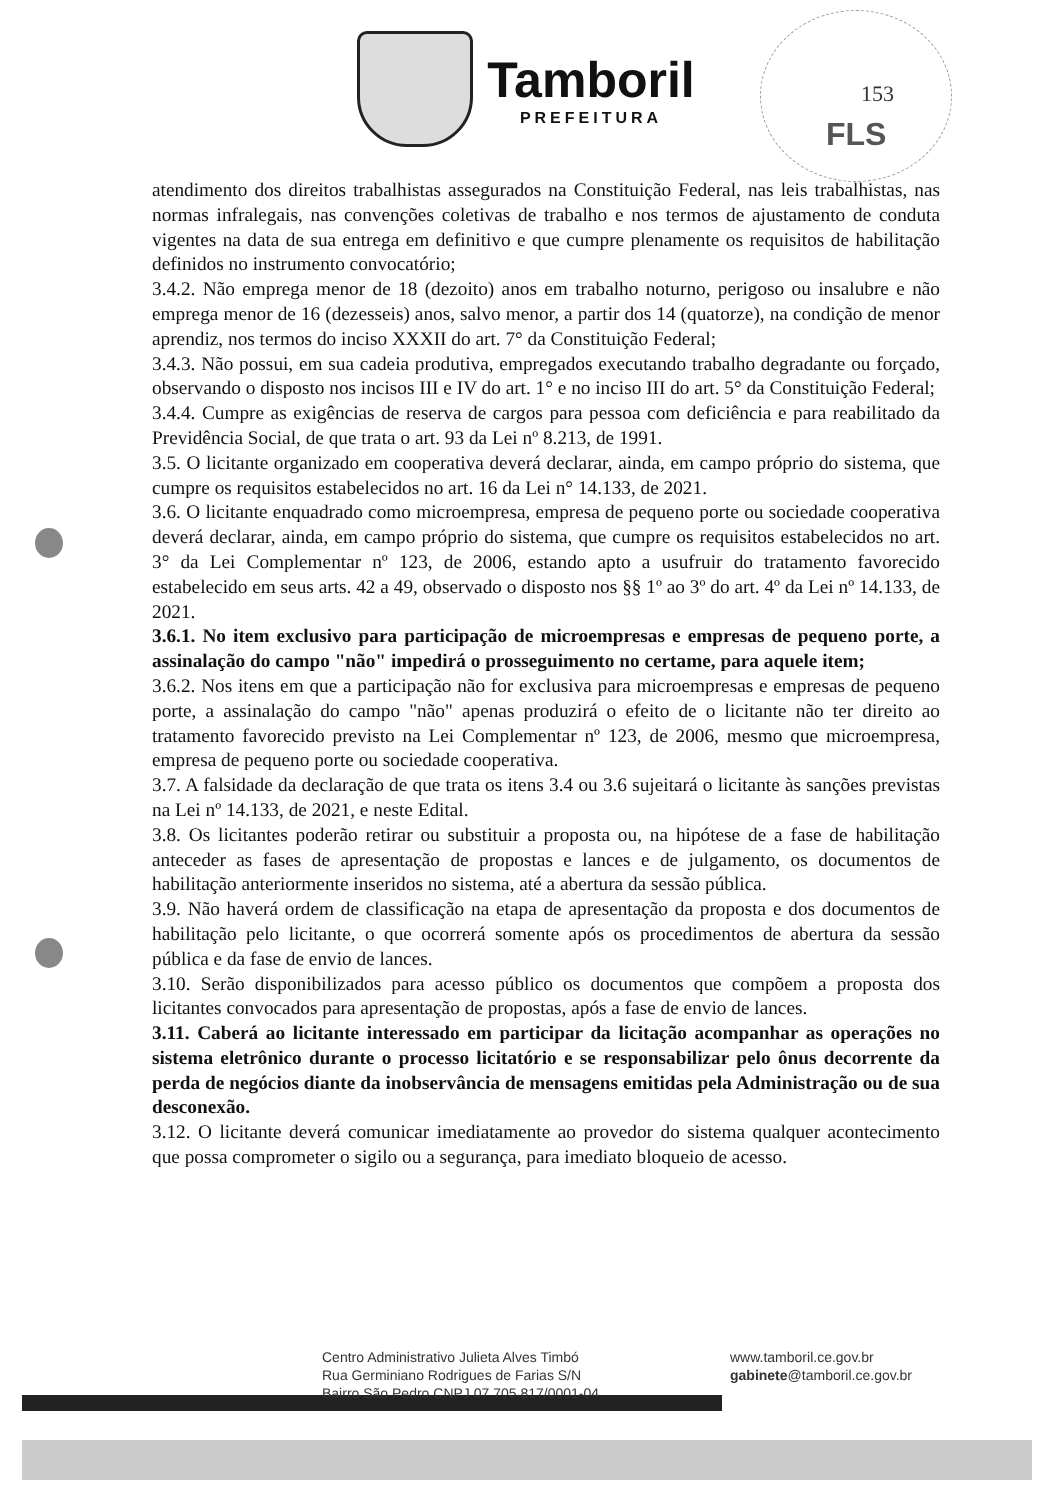Tamboril
PREFEITURA
153
FLS
atendimento dos direitos trabalhistas assegurados na Constituição Federal, nas leis trabalhistas, nas normas infralegais, nas convenções coletivas de trabalho e nos termos de ajustamento de conduta vigentes na data de sua entrega em definitivo e que cumpre plenamente os requisitos de habilitação definidos no instrumento convocatório;
3.4.2. Não emprega menor de 18 (dezoito) anos em trabalho noturno, perigoso ou insalubre e não emprega menor de 16 (dezesseis) anos, salvo menor, a partir dos 14 (quatorze), na condição de menor aprendiz, nos termos do inciso XXXII do art. 7° da Constituição Federal;
3.4.3. Não possui, em sua cadeia produtiva, empregados executando trabalho degradante ou forçado, observando o disposto nos incisos III e IV do art. 1° e no inciso III do art. 5° da Constituição Federal;
3.4.4. Cumpre as exigências de reserva de cargos para pessoa com deficiência e para reabilitado da Previdência Social, de que trata o art. 93 da Lei nº 8.213, de 1991.
3.5. O licitante organizado em cooperativa deverá declarar, ainda, em campo próprio do sistema, que cumpre os requisitos estabelecidos no art. 16 da Lei n° 14.133, de 2021.
3.6. O licitante enquadrado como microempresa, empresa de pequeno porte ou sociedade cooperativa deverá declarar, ainda, em campo próprio do sistema, que cumpre os requisitos estabelecidos no art. 3° da Lei Complementar nº 123, de 2006, estando apto a usufruir do tratamento favorecido estabelecido em seus arts. 42 a 49, observado o disposto nos §§ 1º ao 3º do art. 4º da Lei nº 14.133, de 2021.
3.6.1. No item exclusivo para participação de microempresas e empresas de pequeno porte, a assinalação do campo "não" impedirá o prosseguimento no certame, para aquele item;
3.6.2. Nos itens em que a participação não for exclusiva para microempresas e empresas de pequeno porte, a assinalação do campo "não" apenas produzirá o efeito de o licitante não ter direito ao tratamento favorecido previsto na Lei Complementar nº 123, de 2006, mesmo que microempresa, empresa de pequeno porte ou sociedade cooperativa.
3.7. A falsidade da declaração de que trata os itens 3.4 ou 3.6 sujeitará o licitante às sanções previstas na Lei nº 14.133, de 2021, e neste Edital.
3.8. Os licitantes poderão retirar ou substituir a proposta ou, na hipótese de a fase de habilitação anteceder as fases de apresentação de propostas e lances e de julgamento, os documentos de habilitação anteriormente inseridos no sistema, até a abertura da sessão pública.
3.9. Não haverá ordem de classificação na etapa de apresentação da proposta e dos documentos de habilitação pelo licitante, o que ocorrerá somente após os procedimentos de abertura da sessão pública e da fase de envio de lances.
3.10. Serão disponibilizados para acesso público os documentos que compõem a proposta dos licitantes convocados para apresentação de propostas, após a fase de envio de lances.
3.11. Caberá ao licitante interessado em participar da licitação acompanhar as operações no sistema eletrônico durante o processo licitatório e se responsabilizar pelo ônus decorrente da perda de negócios diante da inobservância de mensagens emitidas pela Administração ou de sua desconexão.
3.12. O licitante deverá comunicar imediatamente ao provedor do sistema qualquer acontecimento que possa comprometer o sigilo ou a segurança, para imediato bloqueio de acesso.
Centro Administrativo Julieta Alves Timbó
Rua Germiniano Rodrigues de Farias S/N
Bairro São Pedro CNPJ 07.705.817/0001-04
www.tamboril.ce.gov.br
gabinete@tamboril.ce.gov.br